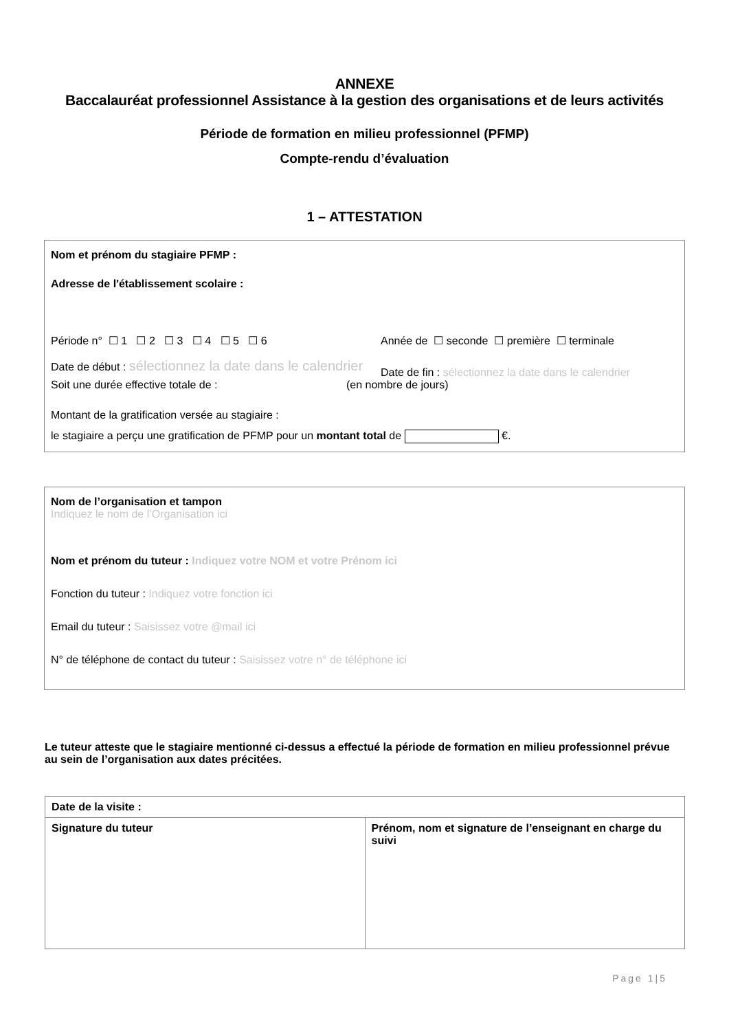ANNEXE
Baccalauréat professionnel Assistance à la gestion des organisations et de leurs activités
Période de formation en milieu professionnel (PFMP)
Compte-rendu d’évaluation
1 – ATTESTATION
Nom et prénom du stagiaire PFMP :
Adresse de l'établissement scolaire :
Période n° ☐ 1 ☐ 2 ☐ 3 ☐ 4 ☐ 5 ☐ 6 Année de ☐ seconde ☐ première ☐ terminale
Date de début : sélectionnez la date dans le calendrier Date de fin : sélectionnez la date dans le calendrier
Soit une durée effective totale de : (en nombre de jours)
Montant de la gratification versée au stagiaire :
le stagiaire a perçu une gratification de PFMP pour un montant total de €.
Nom de l’organisation et tampon
Indiquez le nom de l’Organisation ici
Nom et prénom du tuteur : Indiquez votre NOM et votre Prénom ici
Fonction du tuteur : Indiquez votre fonction ici
Email du tuteur : Saisissez votre @mail ici
N° de téléphone de contact du tuteur : Saisissez votre n° de téléphone ici
Le tuteur atteste que le stagiaire mentionné ci-dessus a effectué la période de formation en milieu professionnel prévue au sein de l’organisation aux dates précitées.
| Date de la visite : | |
| Signature du tuteur | Prénom, nom et signature de l’enseignant en charge du suivi |
Page 1|5